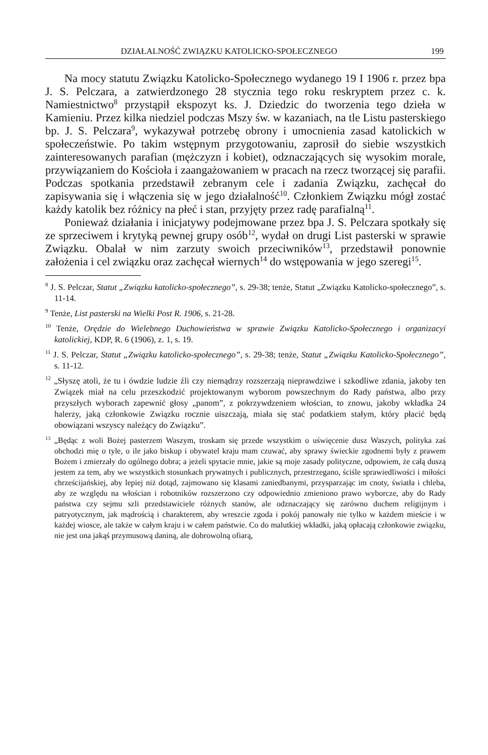DZIAŁALNOŚĆ ZWIĄZKU KATOLICKO-SPOŁECZNEGO 199
Na mocy statutu Związku Katolicko-Społecznego wydanego 19 I 1906 r. przez bpa J. S. Pelczara, a zatwierdzonego 28 stycznia tego roku reskryptem przez c. k. Namiestnictwo<sup>8</sup> przystąpił ekspozyt ks. J. Dziedzic do tworzenia tego dzieła w Kamieniu. Przez kilka niedziel podczas Mszy św. w kazaniach, na tle Listu pasterskiego bp. J. S. Pelczara<sup>9</sup>, wykazywał potrzebę obrony i umocnienia zasad katolickich w społeczeństwie. Po takim wstępnym przygotowaniu, zaprosił do siebie wszystkich zainteresowanych parafian (mężczyzn i kobiet), odznaczających się wysokim morale, przywiązaniem do Kościoła i zaangażowaniem w pracach na rzecz tworzącej się parafii. Podczas spotkania przedstawił zebranym cele i zadania Związku, zachęcał do zapisywania się i włączenia się w jego działalność<sup>10</sup>. Członkiem Związku mógł zostać każdy katolik bez różnicy na płeć i stan, przyjęty przez radę parafialną<sup>11</sup>.
Ponieważ działania i inicjatywy podejmowane przez bpa J. S. Pelczara spotkały się ze sprzeciwem i krytyką pewnej grupy osób<sup>12</sup>, wydał on drugi List pasterski w sprawie Związku. Obalał w nim zarzuty swoich przeciwników<sup>13</sup>, przedstawił ponownie założenia i cel związku oraz zachęcał wiernych<sup>14</sup> do wstępowania w jego szeregi<sup>15</sup>.
<sup>8</sup> J. S. Pelczar, Statut „Związku katolicko-społecznego”, s. 29-38; tenże, Statut „Związku Katolicko-społecznego”, s. 11-14.
<sup>9</sup> Tenże, List pasterski na Wielki Post R. 1906, s. 21-28.
<sup>10</sup> Tenże, Orędzie do Wielebnego Duchowieństwa w sprawie Związku Katolicko-Społecznego i organizacyi katolickiej, KDP, R. 6 (1906), z. 1, s. 19.
<sup>11</sup> J. S. Pelczar, Statut „Związku katolicko-społecznego”, s. 29-38; tenże, Statut „Związku Katolicko-Społecznego”, s. 11-12.
<sup>12</sup> „Słyszę atoli, że tu i ówdzie ludzie źli czy niemądrzy rozszerzają nieprawdziwe i szkodliwe zdania, jakoby ten Związek miał na celu przeszkodzić projektowanym wyborom powszechnym do Rady państwa, albo przy przyszłych wyborach zapewnić głosy „panom”, z pokrzywdzeniem włościan, to znowu, jakoby wkładka 24 halerzy, jaką członkowie Związku rocznie uiszczają, miała się stać podatkiem stałym, który płacić będą obowiązani wszyscy należący do Związku”.
<sup>13</sup> „Będąc z woli Bożej pasterzem Waszym, troskam się przede wszystkim o uświęcenie dusz Waszych, polityka zaś obchodzi mię o tyle, o ile jako biskup i obywatel kraju mam czuwać, aby sprawy świeckie zgodnemi były z prawem Bożem i zmierzały do ogólnego dobra; a jeżeli spytacie mnie, jakie są moje zasady polityczne, odpowiem, że całą duszą jestem za tem, aby we wszystkich stosunkach prywatnych i publicznych, przestrzegano, ściśle sprawiedliwości i miłości chrześcijańskiej, aby lepiej niż dotąd, zajmowano się klasami zaniedbanymi, przysparzając im cnoty, światła i chleba, aby ze względu na włościan i robotników rozszerzono czy odpowiednio zmieniono prawo wyborcze, aby do Rady państwa czy sejmu szli przedstawiciele różnych stanów, ale odznaczający się zarówno duchem religijnym i patryotycznym, jak mądrością i charakterem, aby wreszcie zgoda i pokój panowały nie tylko w każdem mieście i w każdej wiosce, ale także w całym kraju i w całem państwie. Co do malutkiej wkładki, jaką opłacają członkowie związku, nie jest ona jakąś przymusową daniną, ale dobrowolną ofiarą,